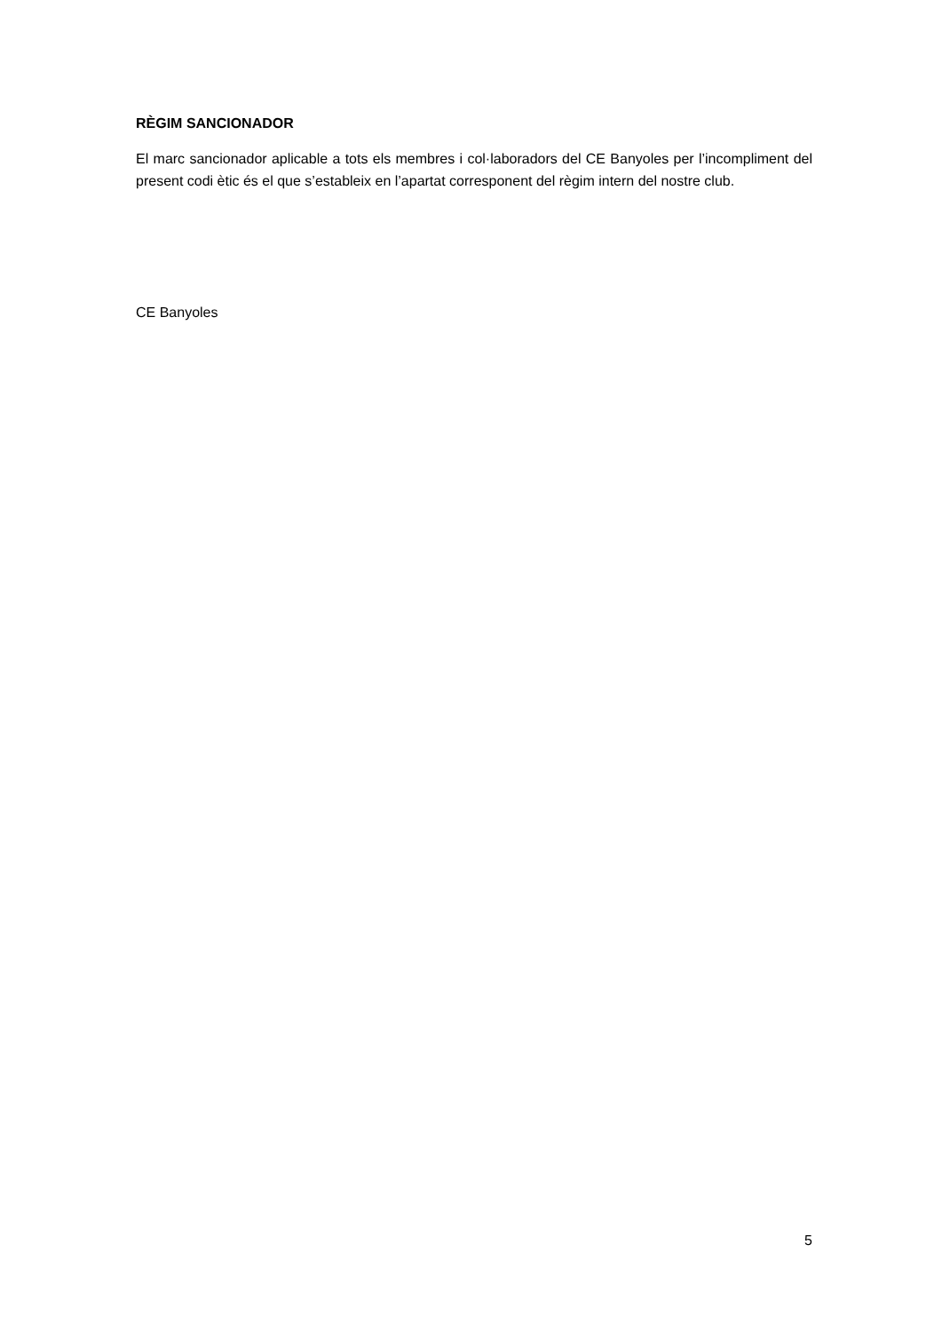RÈGIM SANCIONADOR
El marc sancionador aplicable a tots els membres i col·laboradors del CE Banyoles per l’incompliment del present codi ètic és el que s’estableix en l’apartat corresponent del règim intern del nostre club.
CE Banyoles
5